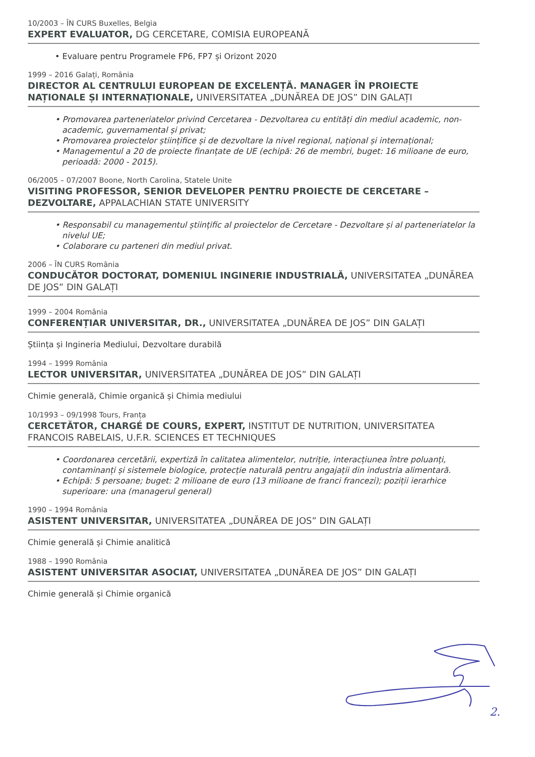10/2003 – ÎN CURS Buxelles, Belgia
EXPERT EVALUATOR, DG CERCETARE, COMISIA EUROPEANĂ
• Evaluare pentru Programele FP6, FP7 și Orizont 2020
1999 – 2016 Galați, România
DIRECTOR AL CENTRULUI EUROPEAN DE EXCELENȚĂ. MANAGER ÎN PROIECTE NAȚIONALE ȘI INTERNAȚIONALE, UNIVERSITATEA „DUNĂREA DE JOS” DIN GALAȚI
• Promovarea parteneriatelor privind Cercetarea - Dezvoltarea cu entități din mediul academic, non-academic, guvernamental și privat;
• Promovarea proiectelor științifice și de dezvoltare la nivel regional, național și internațional;
• Managementul a 20 de proiecte finanțate de UE (echipă: 26 de membri, buget: 16 milioane de euro, perioadă: 2000 - 2015).
06/2005 – 07/2007 Boone, North Carolina, Statele Unite
VISITING PROFESSOR, SENIOR DEVELOPER PENTRU PROIECTE DE CERCETARE – DEZVOLTARE, APPALACHIAN STATE UNIVERSITY
• Responsabil cu managementul științific al proiectelor de Cercetare - Dezvoltare și al parteneriatelor la nivelul UE;
• Colaborare cu parteneri din mediul privat.
2006 – ÎN CURS România
CONDUCĂTOR DOCTORAT, DOMENIUL INGINERIE INDUSTRIALĂ, UNIVERSITATEA „DUNĂREA DE JOS” DIN GALAȚI
1999 – 2004 România
CONFERENȚIAR UNIVERSITAR, DR., UNIVERSITATEA „DUNĂREA DE JOS” DIN GALAȚI
Știința și Ingineria Mediului, Dezvoltare durabilă
1994 – 1999 România
LECTOR UNIVERSITAR, UNIVERSITATEA „DUNĂREA DE JOS” DIN GALAȚI
Chimie generală, Chimie organică și Chimia mediului
10/1993 – 09/1998 Tours, Franța
CERCETĂTOR, CHARGÉ DE COURS, EXPERT, INSTITUT DE NUTRITION, UNIVERSITATEA FRANCOIS RABELAIS, U.F.R. SCIENCES ET TECHNIQUES
• Coordonarea cercetării, expertiză în calitatea alimentelor, nutriție, interacțiunea între poluanți, contaminanți și sistemele biologice, protecție naturală pentru angajații din industria alimentară.
• Echipă: 5 persoane; buget: 2 milioane de euro (13 milioane de franci francezi); poziții ierarhice superioare: una (managerul general)
1990 – 1994 România
ASISTENT UNIVERSITAR, UNIVERSITATEA „DUNĂREA DE JOS” DIN GALAȚI
Chimie generală și Chimie analitică
1988 – 1990 România
ASISTENT UNIVERSITAR ASOCIAT, UNIVERSITATEA „DUNĂREA DE JOS” DIN GALAȚI
Chimie generală și Chimie organică
2.